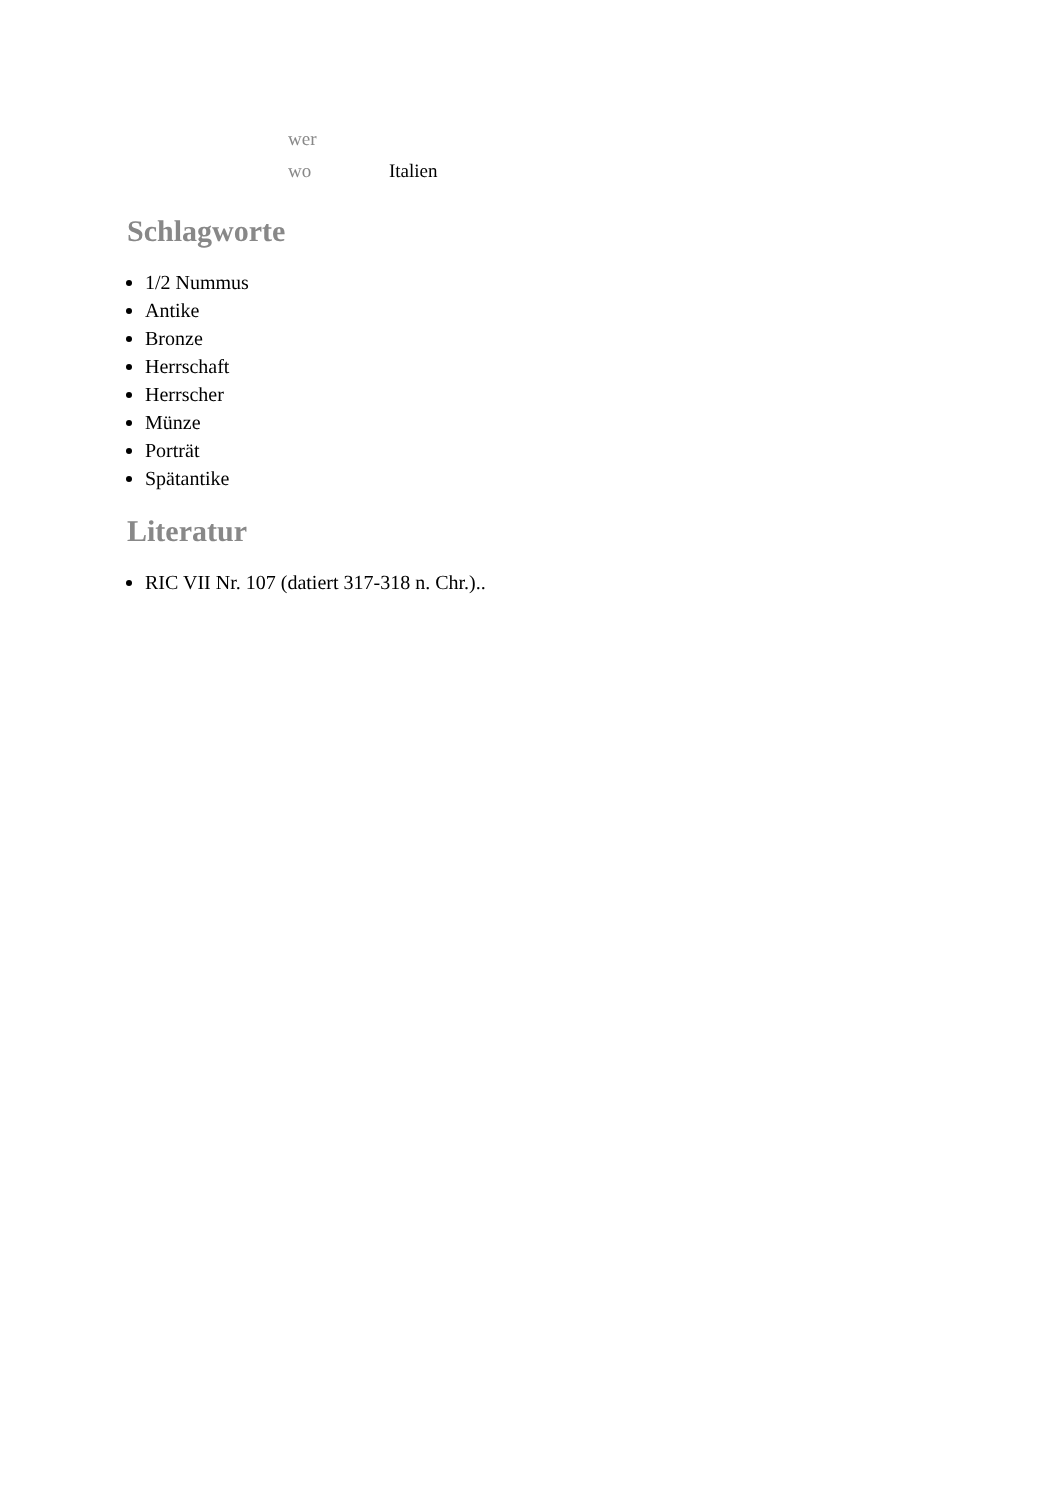| wer | |
| wo | Italien |
Schlagworte
1/2 Nummus
Antike
Bronze
Herrschaft
Herrscher
Münze
Porträt
Spätantike
Literatur
RIC VII Nr. 107 (datiert 317-318 n. Chr.)..